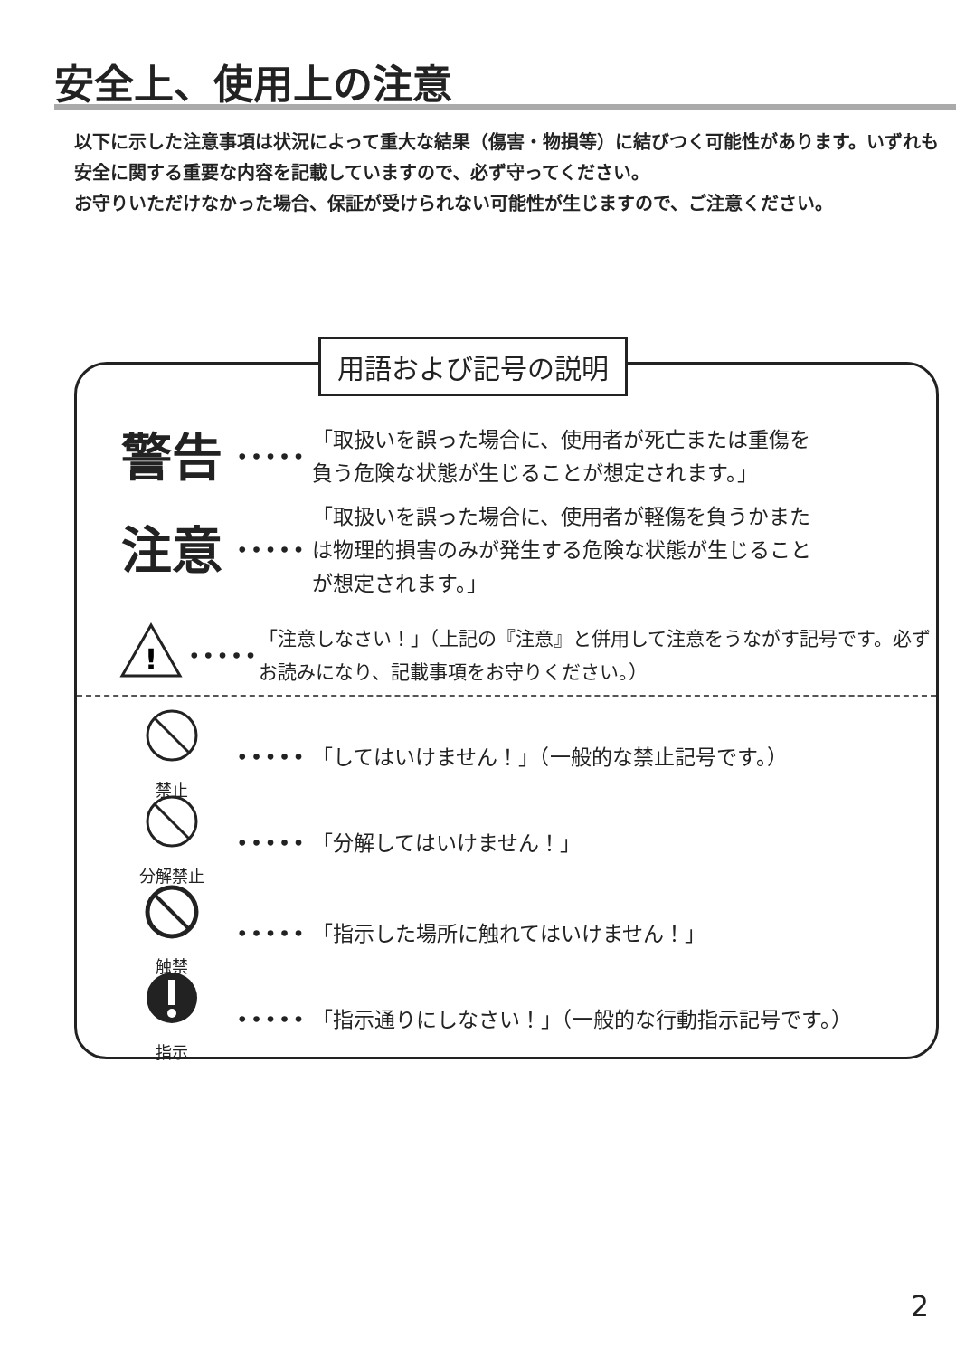安全上、使用上の注意
以下に示した注意事項は状況によって重大な結果（傷害・物損等）に結びつく可能性があります。いずれも安全に関する重要な内容を記載していますので、必ず守ってください。
お守りいただけなかった場合、保証が受けられない可能性が生じますので、ご注意ください。
警告
•••••
「取扱いを誤った場合に、使用者が死亡または重傷を
負う危険な状態が生じることが想定されます。」
注意
•••••
「取扱いを誤った場合に、使用者が軽傷を負うかまた
は物理的損害のみが発生する危険な状態が生じること
が想定されます。」
!
•••••
「注意しなさい！」（上記の『注意』と併用して注意をうながす記号です。必ずお読みになり、記載事項をお守りください。）
禁止
•••••
「してはいけません！」（一般的な禁止記号です。）
分解禁止
••••• 「分解してはいけません！」
触禁
•••••
「指示した場所に触れてはいけません！」
指示
•••••
「指示通りにしなさい！」（一般的な行動指示記号です。）
用語および記号の説明
2